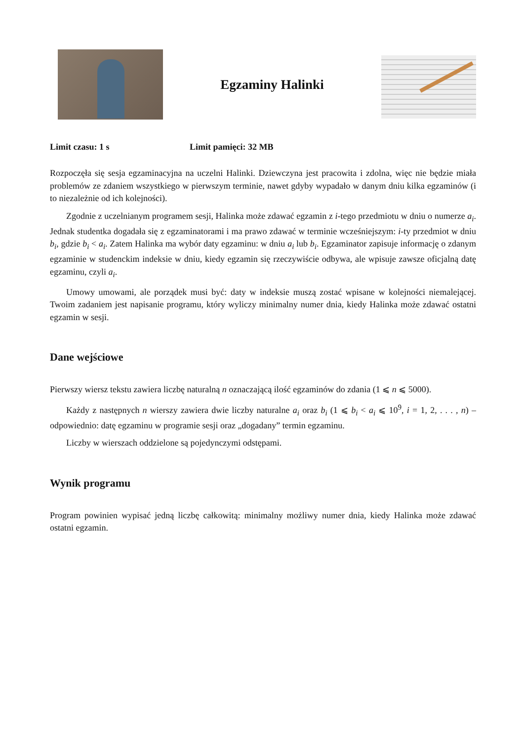Egzaminy Halinki
Limit czasu: 1 s Limit pamięci: 32 MB
Rozpoczęła się sesja egzaminacyjna na uczelni Halinki. Dziewczyna jest pracowita i zdolna, więc nie będzie miała problemów ze zdaniem wszystkiego w pierwszym terminie, nawet gdyby wypadało w danym dniu kilka egzaminów (i to niezależnie od ich kolejności).
Zgodnie z uczelnianym programem sesji, Halinka może zdawać egzamin z i-tego przedmiotu w dniu o numerze a<sub>i</sub>. Jednak studentka dogadała się z egzaminatorami i ma prawo zdawać w terminie wcześniejszym: i-ty przedmiot w dniu b<sub>i</sub>, gdzie b<sub>i</sub> < a<sub>i</sub>. Zatem Halinka ma wybór daty egzaminu: w dniu a<sub>i</sub> lub b<sub>i</sub>. Egzaminator zapisuje informację o zdanym egzaminie w studenckim indeksie w dniu, kiedy egzamin się rzeczywiście odbywa, ale wpisuje zawsze oficjalną datę egzaminu, czyli a<sub>i</sub>.
Umowy umowami, ale porządek musi być: daty w indeksie muszą zostać wpisane w kolejności niemalejącej. Twoim zadaniem jest napisanie programu, który wyliczy minimalny numer dnia, kiedy Halinka może zdawać ostatni egzamin w sesji.
Dane wejściowe
Pierwszy wiersz tekstu zawiera liczbę naturalną n oznaczającą ilość egzaminów do zdania (1 ⩽ n ⩽ 5000).
Każdy z następnych n wierszy zawiera dwie liczby naturalne a<sub>i</sub> oraz b<sub>i</sub> (1 ⩽ b<sub>i</sub> < a<sub>i</sub> ⩽ 10<sup>9</sup>, i = 1, 2, . . . , n) – odpowiednio: datę egzaminu w programie sesji oraz „dogadany” termin egzaminu.
Liczby w wierszach oddzielone są pojedynczymi odstępami.
Wynik programu
Program powinien wypisać jedną liczbę całkowitą: minimalny możliwy numer dnia, kiedy Halinka może zdawać ostatni egzamin.